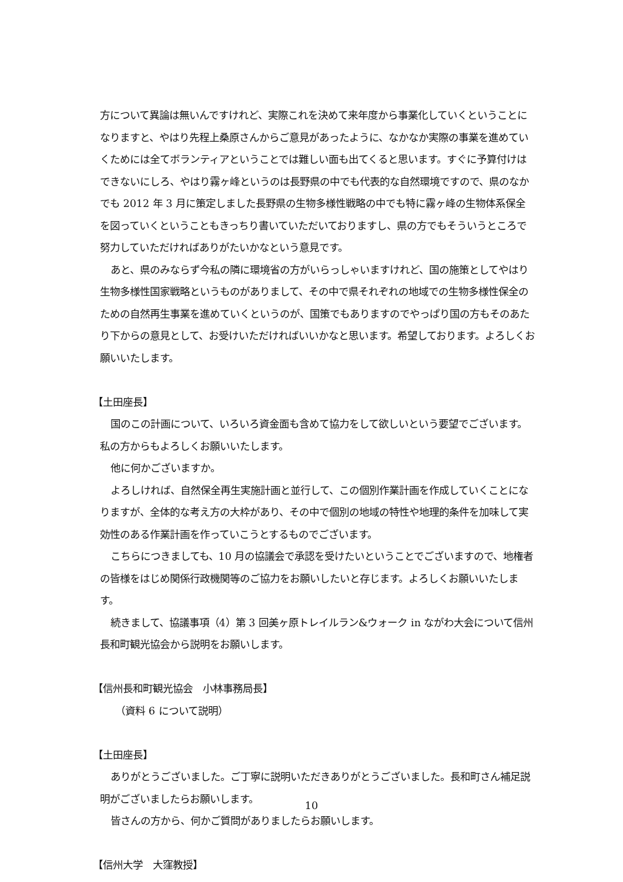方について異論は無いんですけれど、実際これを決めて来年度から事業化していくということになりますと、やはり先程上桑原さんからご意見があったように、なかなか実際の事業を進めていくためには全てボランティアということでは難しい面も出てくると思います。すぐに予算付けはできないにしろ、やはり霧ヶ峰というのは長野県の中でも代表的な自然環境ですので、県のなかでも 2012 年 3 月に策定しました長野県の生物多様性戦略の中でも特に霧ヶ峰の生物体系保全を図っていくということもきっちり書いていただいておりますし、県の方でもそういうところで努力していただければありがたいかなという意見です。
あと、県のみならず今私の隣に環境省の方がいらっしゃいますけれど、国の施策としてやはり生物多様性国家戦略というものがありまして、その中で県それぞれの地域での生物多様性保全のための自然再生事業を進めていくというのが、国策でもありますのでやっぱり国の方もそのあたり下からの意見として、お受けいただければいいかなと思います。希望しております。よろしくお願いいたします。
【土田座長】
国のこの計画について、いろいろ資金面も含めて協力をして欲しいという要望でございます。私の方からもよろしくお願いいたします。
他に何かございますか。
よろしければ、自然保全再生実施計画と並行して、この個別作業計画を作成していくことになりますが、全体的な考え方の大枠があり、その中で個別の地域の特性や地理的条件を加味して実効性のある作業計画を作っていこうとするものでございます。
こちらにつきましても、10 月の協議会で承認を受けたいということでございますので、地権者の皆様をはじめ関係行政機関等のご協力をお願いしたいと存じます。よろしくお願いいたします。
続きまして、協議事項（4）第 3 回美ヶ原トレイルラン&ウォーク in ながわ大会について信州長和町観光協会から説明をお願いします。
【信州長和町観光協会　小林事務局長】
（資料 6 について説明）
【土田座長】
ありがとうございました。ご丁寧に説明いただきありがとうございました。長和町さん補足説明がございましたらお願いします。
皆さんの方から、何かご質問がありましたらお願いします。
【信州大学　大窪教授】
10